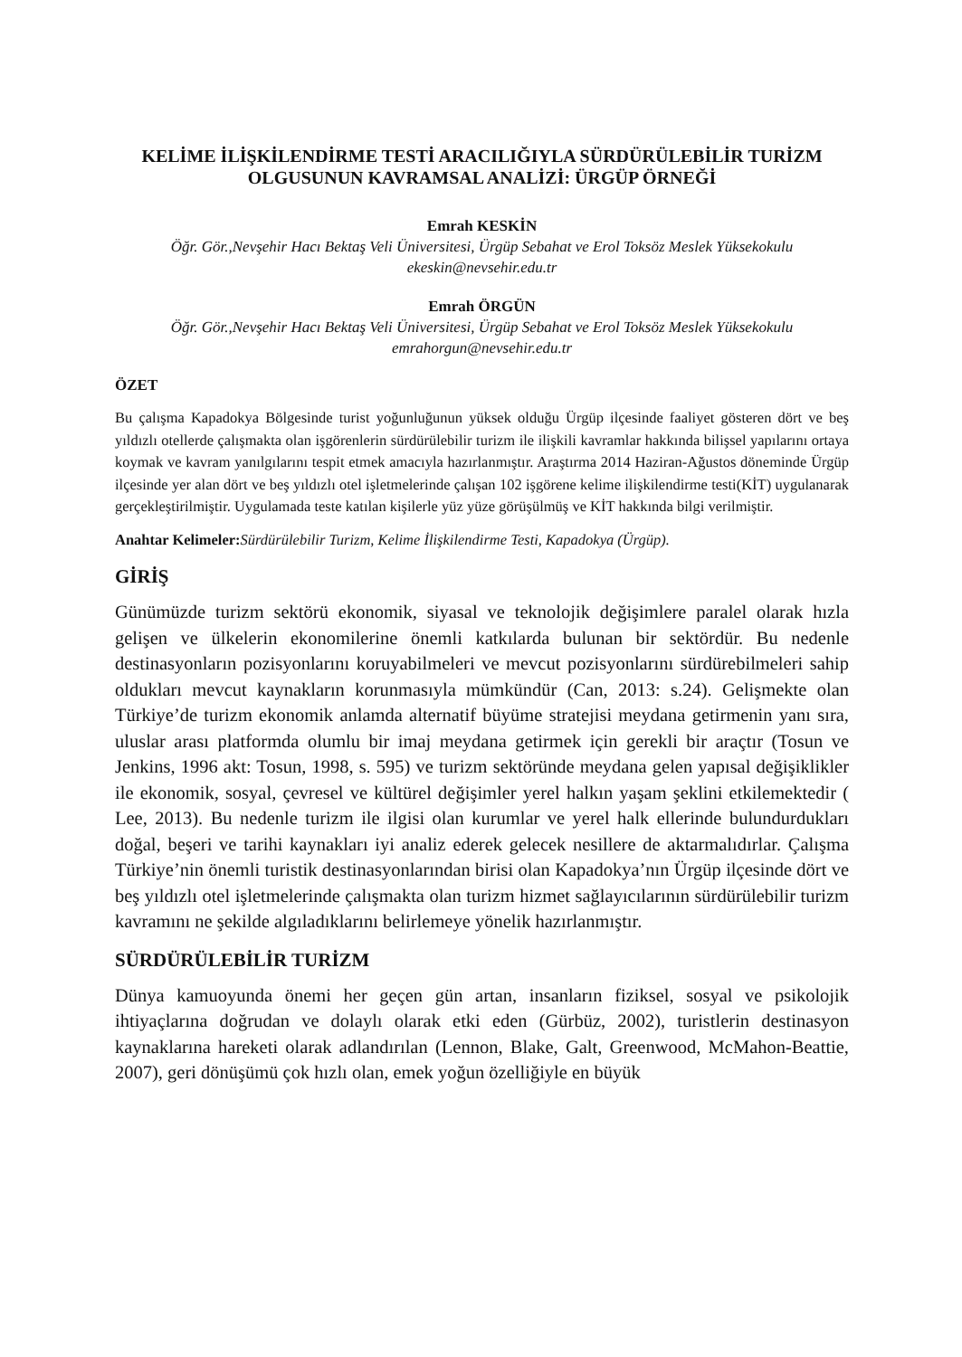KELİME İLİŞKİLENDİRME TESTİ ARACILIĞIYLA SÜRDÜRÜLEBİLİR TURİZM OLGUSUNUN KAVRAMSAL ANALİZİ: ÜRGÜP ÖRNEĞİ
Emrah KESKİN
Öğr. Gör.,Nevşehir Hacı Bektaş Veli Üniversitesi, Ürgüp Sebahat ve Erol Toksöz Meslek Yüksekokulu
ekeskin@nevsehir.edu.tr
Emrah ÖRGÜN
Öğr. Gör.,Nevşehir Hacı Bektaş Veli Üniversitesi, Ürgüp Sebahat ve Erol Toksöz Meslek Yüksekokulu
emrahorgun@nevsehir.edu.tr
ÖZET
Bu çalışma Kapadokya Bölgesinde turist yoğunluğunun yüksek olduğu Ürgüp ilçesinde faaliyet gösteren dört ve beş yıldızlı otellerde çalışmakta olan işgörenlerin sürdürülebilir turizm ile ilişkili kavramlar hakkında bilişsel yapılarını ortaya koymak ve kavram yanılgılarını tespit etmek amacıyla hazırlanmıştır. Araştırma 2014 Haziran-Ağustos döneminde Ürgüp ilçesinde yer alan dört ve beş yıldızlı otel işletmelerinde çalışan 102 işgörene kelime ilişkilendirme testi(KİT) uygulanarak gerçekleştirilmiştir. Uygulamada teste katılan kişilerle yüz yüze görüşülmüş ve KİT hakkında bilgi verilmiştir.
Anahtar Kelimeler: Sürdürülebilir Turizm, Kelime İlişkilendirme Testi, Kapadokya (Ürgüp).
GİRİŞ
Günümüzde turizm sektörü ekonomik, siyasal ve teknolojik değişimlere paralel olarak hızla gelişen ve ülkelerin ekonomilerine önemli katkılarda bulunan bir sektördür. Bu nedenle destinasyonların pozisyonlarını koruyabilmeleri ve mevcut pozisyonlarını sürdürebilmeleri sahip oldukları mevcut kaynakların korunmasıyla mümkündür (Can, 2013: s.24). Gelişmekte olan Türkiye’de turizm ekonomik anlamda alternatif büyüme stratejisi meydana getirmenin yanı sıra, uluslar arası platformda olumlu bir imaj meydana getirmek için gerekli bir araçtır (Tosun ve Jenkins, 1996 akt: Tosun, 1998, s. 595) ve turizm sektöründe meydana gelen yapısal değişiklikler ile ekonomik, sosyal, çevresel ve kültürel değişimler yerel halkın yaşam şeklini etkilemektedir ( Lee, 2013). Bu nedenle turizm ile ilgisi olan kurumlar ve yerel halk ellerinde bulundurdukları doğal, beşeri ve tarihi kaynakları iyi analiz ederek gelecek nesillere de aktarmalıdırlar. Çalışma Türkiye’nin önemli turistik destinasyonlarından birisi olan Kapadokya’nın Ürgüp ilçesinde dört ve beş yıldızlı otel işletmelerinde çalışmakta olan turizm hizmet sağlayıcılarının sürdürülebilir turizm kavramını ne şekilde algıladıklarını belirlemeye yönelik hazırlanmıştır.
SÜRDÜRÜLEBİLİR TURİZM
Dünya kamuoyunda önemi her geçen gün artan, insanların fiziksel, sosyal ve psikolojik ihtiyaçlarına doğrudan ve dolaylı olarak etki eden (Gürbüz, 2002), turistlerin destinasyon kaynaklarına hareketi olarak adlandırılan (Lennon, Blake, Galt, Greenwood, McMahon-Beattie, 2007), geri dönüşümü çok hızlı olan, emek yoğun özelliğiyle en büyük